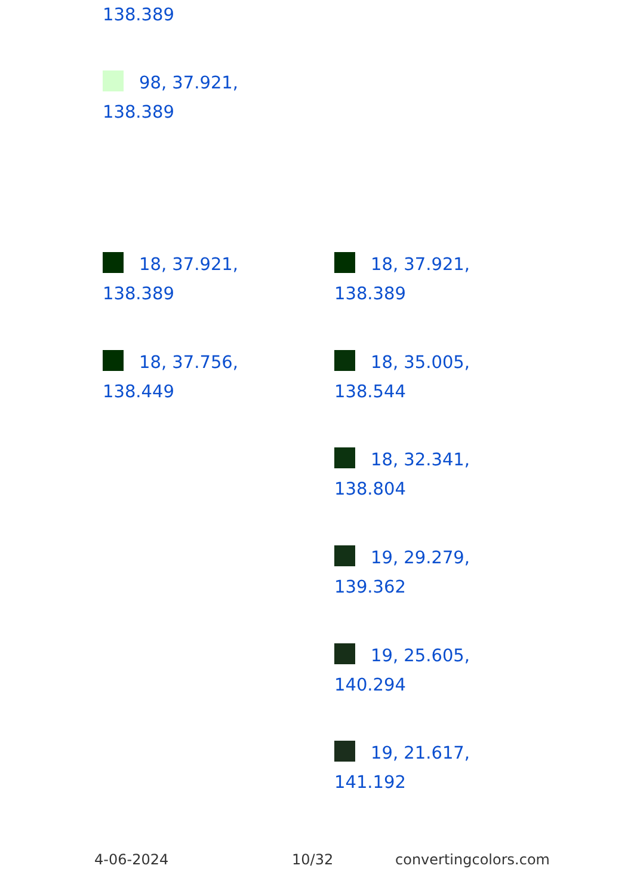138.389
98, 37.921, 138.389
18, 37.921, 138.389
18, 37.921, 138.389
18, 37.756, 138.449
18, 35.005, 138.544
18, 32.341, 138.804
19, 29.279, 139.362
19, 25.605, 140.294
19, 21.617, 141.192
4-06-2024 10/32 convertingcolors.com